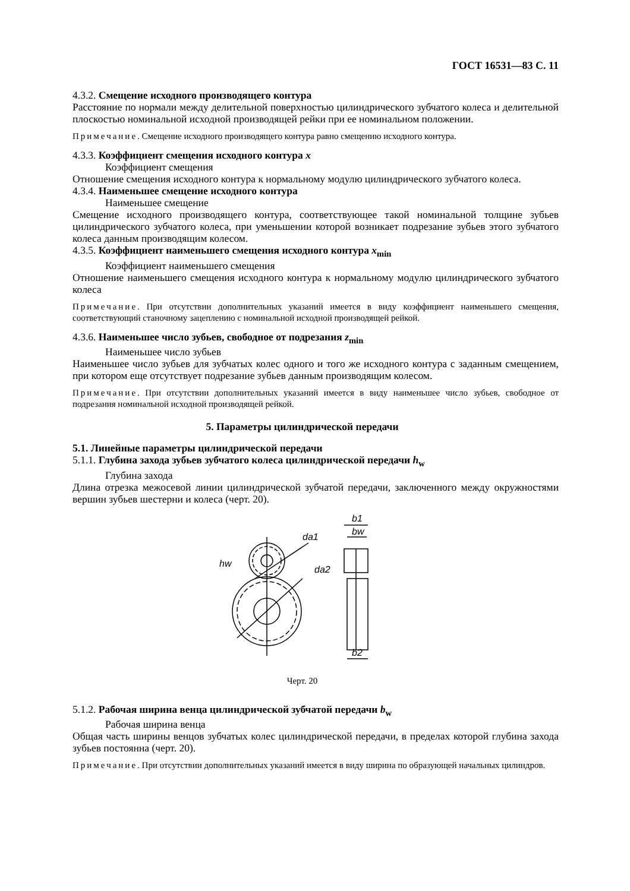ГОСТ 16531—83 С. 11
4.3.2. Смещение исходного производящего контура
Расстояние по нормали между делительной поверхностью цилиндрического зубчатого колеса и делительной плоскостью номинальной исходной производящей рейки при ее номинальном положении.
Примечание. Смещение исходного производящего контура равно смещению исходного контура.
4.3.3. Коэффициент смещения исходного контура x
Коэффициент смещения
Отношение смещения исходного контура к нормальному модулю цилиндрического зубчатого колеса.
4.3.4. Наименьшее смещение исходного контура
Наименьшее смещение
Смещение исходного производящего контура, соответствующее такой номинальной толщине зубьев цилиндрического зубчатого колеса, при уменьшении которой возникает подрезание зубьев этого зубчатого колеса данным производящим колесом.
4.3.5. Коэффициент наименьшего смещения исходного контура x<sub>min</sub>
Коэффициент наименьшего смещения
Отношение наименьшего смещения исходного контура к нормальному модулю цилиндрического зубчатого колеса
Примечание. При отсутствии дополнительных указаний имеется в виду коэффициент наименьшего смещения, соответствующий станочному зацеплению с номинальной исходной производящей рейкой.
4.3.6. Наименьшее число зубьев, свободное от подрезания z<sub>min</sub>
Наименьшее число зубьев
Наименьшее число зубьев для зубчатых колес одного и того же исходного контура с заданным смещением, при котором еще отсутствует подрезание зубьев данным производящим колесом.
Примечание. При отсутствии дополнительных указаний имеется в виду наименьшее число зубьев, свободное от подрезания номинальной исходной производящей рейкой.
5. Параметры цилиндрической передачи
5.1. Линейные параметры цилиндрической передачи
5.1.1. Глубина захода зубьев зубчатого колеса цилиндрической передачи h<sub>w</sub>
Глубина захода
Длина отрезка межосевой линии цилиндрической зубчатой передачи, заключенного между окружностями вершин зубьев шестерни и колеса (черт. 20).
b1
bw
da1
da2
hw
b2
Черт. 20
5.1.2. Рабочая ширина венца цилиндрической зубчатой передачи b<sub>w</sub>
Рабочая ширина венца
Общая часть ширины венцов зубчатых колес цилиндрической передачи, в пределах которой глубина захода зубьев постоянна (черт. 20).
Примечание. При отсутствии дополнительных указаний имеется в виду ширина по образующей начальных цилиндров.